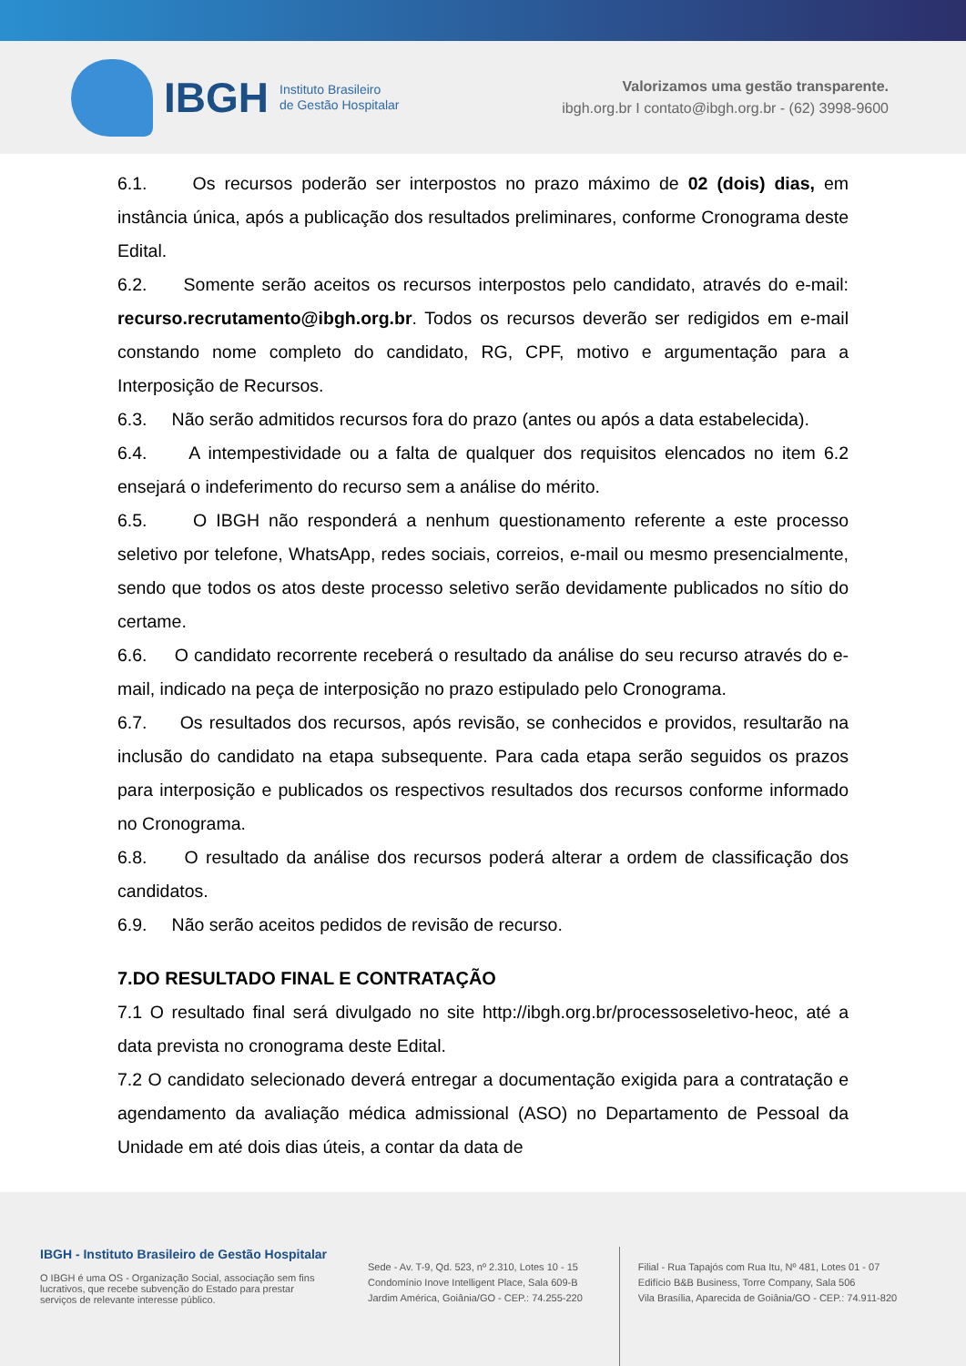IBGH Instituto Brasileiro
de Gestão Hospitalar
Valorizamos uma gestão transparente.
ibgh.org.br I contato@ibgh.org.br - (62) 3998-9600
6.1. Os recursos poderão ser interpostos no prazo máximo de 02 (dois) dias, em instância única, após a publicação dos resultados preliminares, conforme Cronograma deste Edital.
6.2. Somente serão aceitos os recursos interpostos pelo candidato, através do e-mail: recurso.recrutamento@ibgh.org.br. Todos os recursos deverão ser redigidos em e-mail constando nome completo do candidato, RG, CPF, motivo e argumentação para a Interposição de Recursos.
6.3. Não serão admitidos recursos fora do prazo (antes ou após a data estabelecida).
6.4. A intempestividade ou a falta de qualquer dos requisitos elencados no item 6.2 ensejará o indeferimento do recurso sem a análise do mérito.
6.5. O IBGH não responderá a nenhum questionamento referente a este processo seletivo por telefone, WhatsApp, redes sociais, correios, e-mail ou mesmo presencialmente, sendo que todos os atos deste processo seletivo serão devidamente publicados no sítio do certame.
6.6. O candidato recorrente receberá o resultado da análise do seu recurso através do e-mail, indicado na peça de interposição no prazo estipulado pelo Cronograma.
6.7. Os resultados dos recursos, após revisão, se conhecidos e providos, resultarão na inclusão do candidato na etapa subsequente. Para cada etapa serão seguidos os prazos para interposição e publicados os respectivos resultados dos recursos conforme informado no Cronograma.
6.8. O resultado da análise dos recursos poderá alterar a ordem de classificação dos candidatos.
6.9. Não serão aceitos pedidos de revisão de recurso.
7.DO RESULTADO FINAL E CONTRATAÇÃO
7.1 O resultado final será divulgado no site http://ibgh.org.br/processoseletivo-heoc, até a data prevista no cronograma deste Edital.
7.2 O candidato selecionado deverá entregar a documentação exigida para a contratação e agendamento da avaliação médica admissional (ASO) no Departamento de Pessoal da Unidade em até dois dias úteis, a contar da data de
IBGH - Instituto Brasileiro de Gestão Hospitalar
O IBGH é uma OS - Organização Social, associação sem fins lucrativos, que recebe subvenção do Estado para prestar serviços de relevante interesse público.
Sede - Av. T-9, Qd. 523, nº 2.310, Lotes 10 - 15
Condomínio Inove Intelligent Place, Sala 609-B
Jardim América, Goiânia/GO - CEP.: 74.255-220
Filial - Rua Tapajós com Rua Itu, Nº 481, Lotes 01 - 07
Edifício B&B Business, Torre Company, Sala 506
Vila Brasília, Aparecida de Goiânia/GO - CEP.: 74.911-820